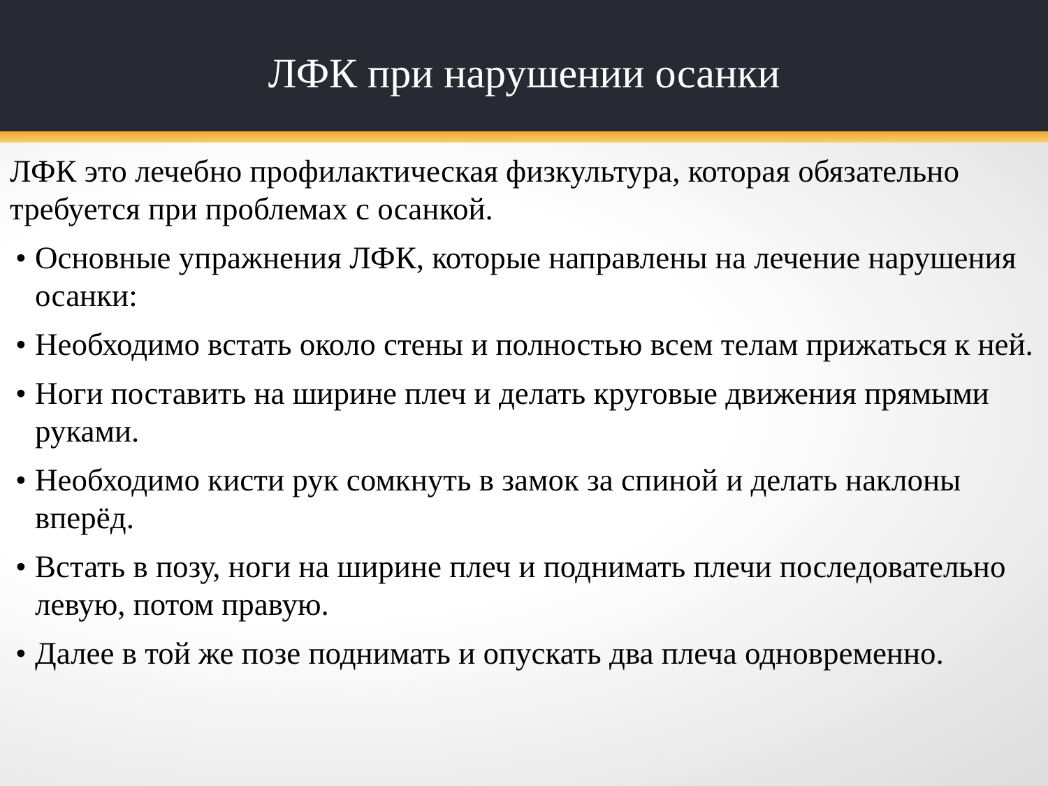ЛФК при нарушении осанки
ЛФК это лечебно профилактическая физкультура, которая обязательно требуется при проблемах с осанкой.
• Основные упражнения ЛФК, которые направлены на лечение нарушения осанки:
• Необходимо встать около стены и полностью всем телам прижаться к ней.
• Ноги поставить на ширине плеч и делать круговые движения прямыми руками.
• Необходимо кисти рук сомкнуть в замок за спиной и делать наклоны вперёд.
• Встать в позу, ноги на ширине плеч и поднимать плечи последовательно левую, потом правую.
• Далее в той же позе поднимать и опускать два плеча одновременно.